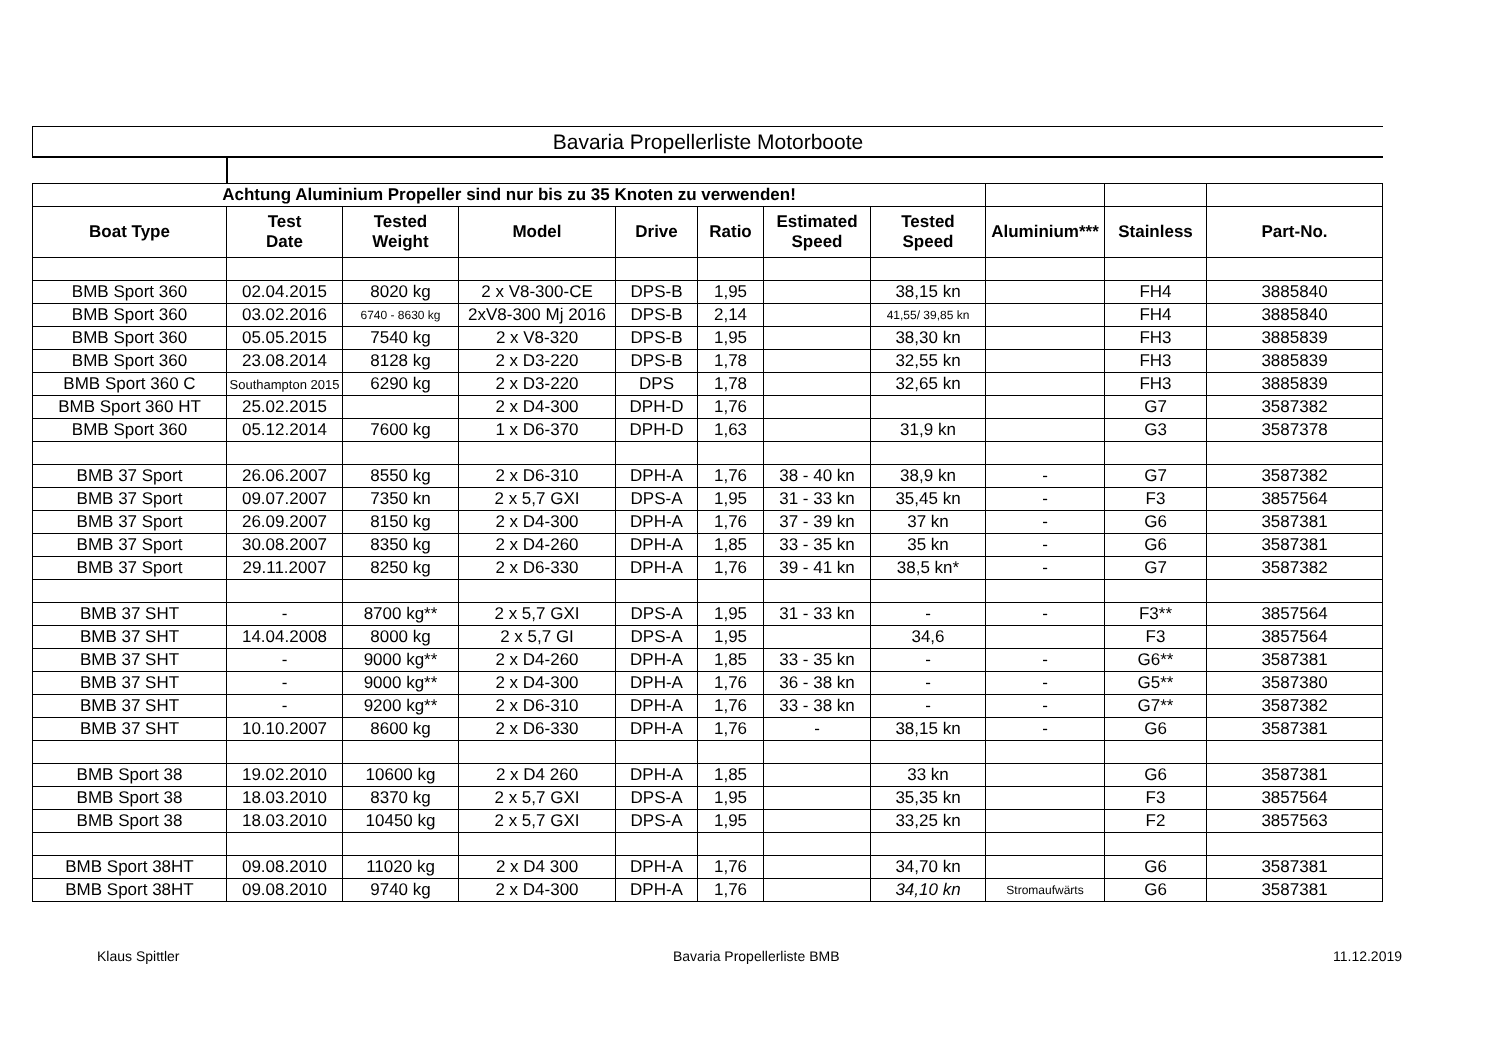Bavaria Propellerliste Motorboote
| Achtung Aluminium Propeller sind nur bis zu 35 Knoten zu verwenden! | | | | | | | | | | |
| Boat Type | Test Date | Tested Weight | Model | Drive | Ratio | Estimated Speed | Tested Speed | Aluminium*** | Stainless | Part-No. |
| BMB Sport 360 | 02.04.2015 | 8020 kg | 2 x V8-300-CE | DPS-B | 1,95 | | 38,15 kn | | FH4 | 3885840 |
| BMB Sport 360 | 03.02.2016 | 6740 - 8630 kg | 2xV8-300 Mj 2016 | DPS-B | 2,14 | | 41,55/ 39,85 kn | | FH4 | 3885840 |
| BMB Sport 360 | 05.05.2015 | 7540 kg | 2 x V8-320 | DPS-B | 1,95 | | 38,30 kn | | FH3 | 3885839 |
| BMB Sport 360 | 23.08.2014 | 8128 kg | 2 x D3-220 | DPS-B | 1,78 | | 32,55 kn | | FH3 | 3885839 |
| BMB Sport 360 C | Southampton 2015 | 6290 kg | 2 x D3-220 | DPS | 1,78 | | 32,65 kn | | FH3 | 3885839 |
| BMB Sport 360 HT | 25.02.2015 | | 2 x D4-300 | DPH-D | 1,76 | | | | G7 | 3587382 |
| BMB Sport 360 | 05.12.2014 | 7600 kg | 1 x D6-370 | DPH-D | 1,63 | | 31,9 kn | | G3 | 3587378 |
| BMB 37 Sport | 26.06.2007 | 8550 kg | 2 x D6-310 | DPH-A | 1,76 | 38 - 40 kn | 38,9 kn | - | G7 | 3587382 |
| BMB 37 Sport | 09.07.2007 | 7350 kn | 2 x 5,7 GXI | DPS-A | 1,95 | 31 - 33 kn | 35,45 kn | - | F3 | 3857564 |
| BMB 37 Sport | 26.09.2007 | 8150 kg | 2 x D4-300 | DPH-A | 1,76 | 37 - 39 kn | 37 kn | - | G6 | 3587381 |
| BMB 37 Sport | 30.08.2007 | 8350 kg | 2 x D4-260 | DPH-A | 1,85 | 33 - 35 kn | 35 kn | - | G6 | 3587381 |
| BMB 37 Sport | 29.11.2007 | 8250 kg | 2 x D6-330 | DPH-A | 1,76 | 39 - 41 kn | 38,5 kn* | - | G7 | 3587382 |
| BMB 37 SHT | - | 8700 kg** | 2 x 5,7 GXI | DPS-A | 1,95 | 31 - 33 kn | - | - | F3** | 3857564 |
| BMB 37 SHT | 14.04.2008 | 8000 kg | 2 x 5,7 GI | DPS-A | 1,95 | | 34,6 | | F3 | 3857564 |
| BMB 37 SHT | - | 9000 kg** | 2 x D4-260 | DPH-A | 1,85 | 33 - 35 kn | - | - | G6** | 3587381 |
| BMB 37 SHT | - | 9000 kg** | 2 x D4-300 | DPH-A | 1,76 | 36 - 38 kn | - | - | G5** | 3587380 |
| BMB 37 SHT | - | 9200 kg** | 2 x D6-310 | DPH-A | 1,76 | 33 - 38 kn | - | - | G7** | 3587382 |
| BMB 37 SHT | 10.10.2007 | 8600 kg | 2 x D6-330 | DPH-A | 1,76 | - | 38,15 kn | - | G6 | 3587381 |
| BMB Sport 38 | 19.02.2010 | 10600 kg | 2 x D4 260 | DPH-A | 1,85 | | 33 kn | | G6 | 3587381 |
| BMB Sport 38 | 18.03.2010 | 8370 kg | 2 x 5,7 GXI | DPS-A | 1,95 | | 35,35 kn | | F3 | 3857564 |
| BMB Sport 38 | 18.03.2010 | 10450 kg | 2 x 5,7 GXI | DPS-A | 1,95 | | 33,25 kn | | F2 | 3857563 |
| BMB Sport 38HT | 09.08.2010 | 11020 kg | 2 x D4 300 | DPH-A | 1,76 | | 34,70 kn | | G6 | 3587381 |
| BMB Sport 38HT | 09.08.2010 | 9740 kg | 2 x D4-300 | DPH-A | 1,76 | | 34,10 kn | Stromaufwärts | G6 | 3587381 |
Klaus Spittler Bavaria Propellerliste BMB 11.12.2019